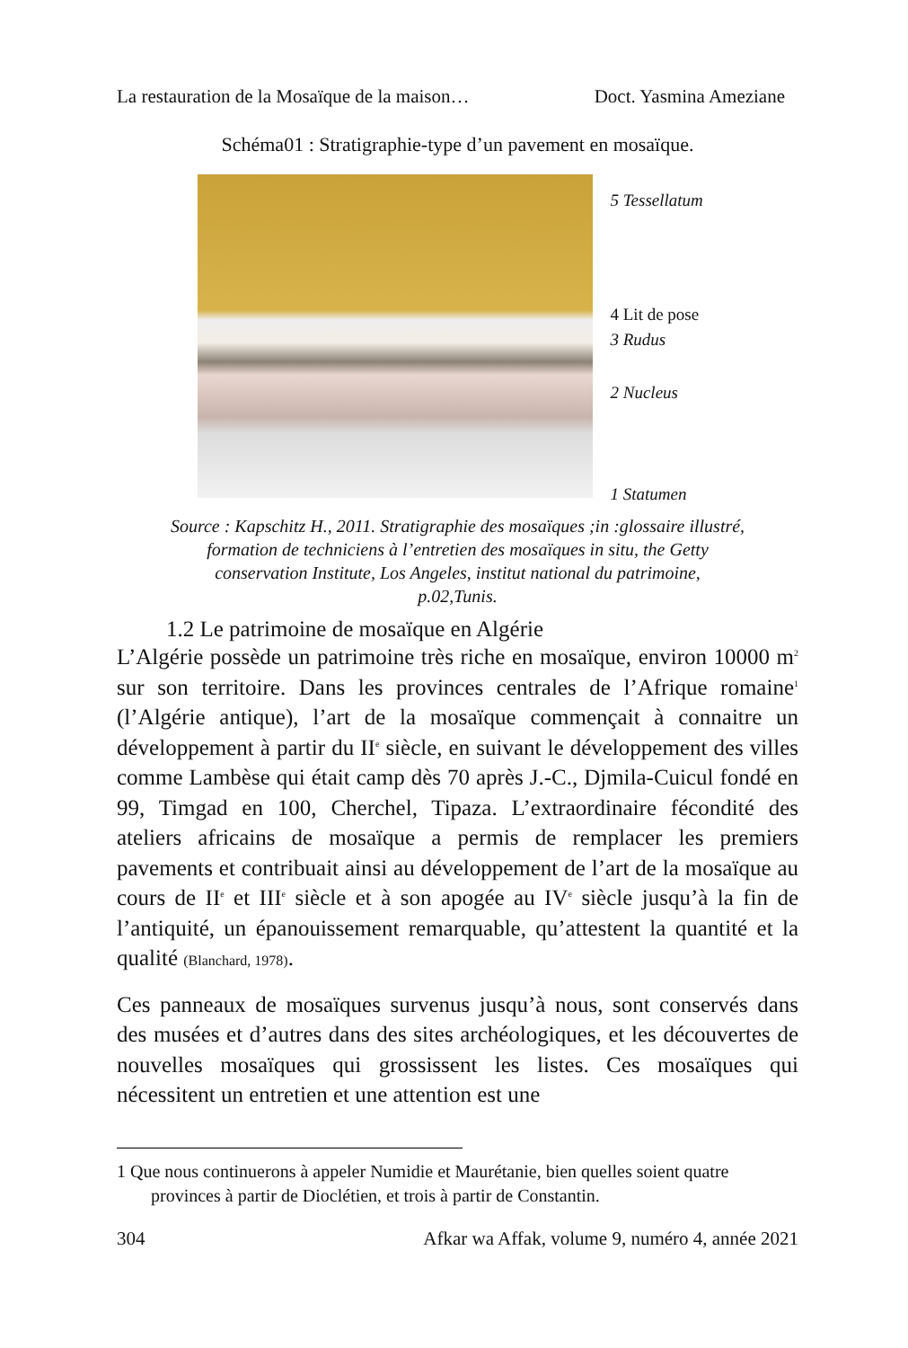La restauration de la Mosaïque de la maison… Doct. Yasmina Ameziane
Schéma01 : Stratigraphie-type d’un pavement en mosaïque.
5 Tessellatum
4 Lit de pose
3 Rudus
2 Nucleus
1 Statumen
Source : Kapschitz H., 2011. Stratigraphie des mosaïques ;in :glossaire illustré,
formation de techniciens à l’entretien des mosaïques in situ, the Getty
conservation Institute, Los Angeles, institut national du patrimoine,
p.02,Tunis.
1.2 Le patrimoine de mosaïque en Algérie
L’Algérie possède un patrimoine très riche en mosaïque, environ 10000 m<sup>2</sup> sur son territoire. Dans les provinces centrales de l’Afrique romaine<sup>1</sup> (l’Algérie antique), l’art de la mosaïque commençait à connaitre un développement à partir du II<sup>e</sup> siècle, en suivant le développement des villes comme Lambèse qui était camp dès 70 après J.-C., Djmila-Cuicul fondé en 99, Timgad en 100, Cherchel, Tipaza. L’extraordinaire fécondité des ateliers africains de mosaïque a permis de remplacer les premiers pavements et contribuait ainsi au développement de l’art de la mosaïque au cours de II<sup>e</sup> et III<sup>e</sup> siècle et à son apogée au IV<sup>e</sup> siècle jusqu’à la fin de l’antiquité, un épanouissement remarquable, qu’attestent la quantité et la qualité (Blanchard, 1978).
Ces panneaux de mosaïques survenus jusqu’à nous, sont conservés dans des musées et d’autres dans des sites archéologiques, et les découvertes de nouvelles mosaïques qui grossissent les listes. Ces mosaïques qui nécessitent un entretien et une attention est une
1 Que nous continuerons à appeler Numidie et Maurétanie, bien quelles soient quatre provinces à partir de Dioclétien, et trois à partir de Constantin.
304 Afkar wa Affak, volume 9, numéro 4, année 2021